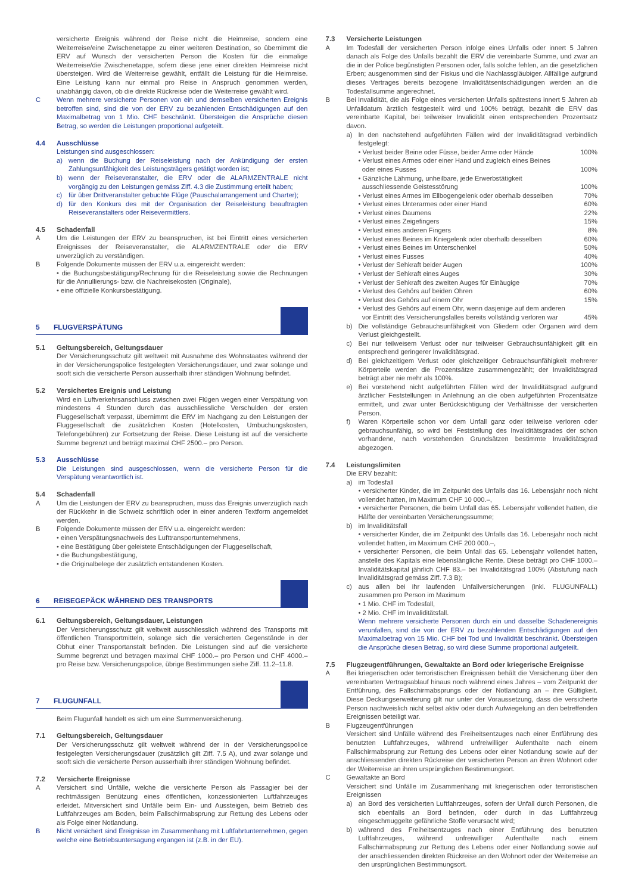versicherte Ereignis während der Reise nicht die Heimreise, sondern eine Weiterreise/eine Zwischenetappe zu einer weiteren Destination, so übernimmt die ERV auf Wunsch der versicherten Person die Kosten für die einmalige Weiterreise/die Zwischenetappe, sofern diese jene einer direkten Heimreise nicht übersteigen. Wird die Weiterreise gewählt, entfällt die Leistung für die Heimreise. Eine Leistung kann nur einmal pro Reise in Anspruch genommen werden, unabhängig davon, ob die direkte Rückreise oder die Weiterreise gewählt wird.
C Wenn mehrere versicherte Personen von ein und demselben versicherten Ereignis betroffen sind, sind die von der ERV zu bezahlenden Entschädigungen auf den Maximalbetrag von 1 Mio. CHF beschränkt. Übersteigen die Ansprüche diesen Betrag, so werden die Leistungen proportional aufgeteilt.
4.4 Ausschlüsse
Leistungen sind ausgeschlossen:
a) wenn die Buchung der Reiseleistung nach der Ankündigung der ersten Zahlungsunfähigkeit des Leistungsträgers getätigt worden ist;
b) wenn der Reiseveranstalter, die ERV oder die ALARMZENTRALE nicht vorgängig zu den Leistungen gemäss Ziff. 4.3 die Zustimmung erteilt haben;
c) für über Drittveranstalter gebuchte Flüge (Pauschalarrangement und Charter);
d) für den Konkurs des mit der Organisation der Reiseleistung beauftragten Reiseveranstalters oder Reisevermittlers.
4.5 Schadenfall
A Um die Leistungen der ERV zu beanspruchen, ist bei Eintritt eines versicherten Ereignisses der Reiseveranstalter, die ALARMZENTRALE oder die ERV unverzüglich zu verständigen.
B Folgende Dokumente müssen der ERV u.a. eingereicht werden:
• die Buchungsbestätigung/Rechnung für die Reiseleistung sowie die Rechnungen für die Annullierungs- bzw. die Nachreisekosten (Originale),
• eine offizielle Konkursbestätigung.
5 FLUGVERSPÄTUNG
5.1 Geltungsbereich, Geltungsdauer
Der Versicherungsschutz gilt weltweit mit Ausnahme des Wohnstaates während der in der Versicherungspolice festgelegten Versicherungsdauer, und zwar solange und sooft sich die versicherte Person ausserhalb ihrer ständigen Wohnung befindet.
5.2 Versichertes Ereignis und Leistung
Wird ein Luftverkehrsanschluss zwischen zwei Flügen wegen einer Verspätung von mindestens 4 Stunden durch das ausschliessliche Verschulden der ersten Fluggesellschaft verpasst, übernimmt die ERV im Nachgang zu den Leistungen der Fluggesellschaft die zusätzlichen Kosten (Hotelkosten, Umbuchungskosten, Telefongebühren) zur Fortsetzung der Reise. Diese Leistung ist auf die versicherte Summe begrenzt und beträgt maximal CHF 2500.– pro Person.
5.3 Ausschlüsse
Die Leistungen sind ausgeschlossen, wenn die versicherte Person für die Verspätung verantwortlich ist.
5.4 Schadenfall
A Um die Leistungen der ERV zu beanspruchen, muss das Ereignis unverzüglich nach der Rückkehr in die Schweiz schriftlich oder in einer anderen Textform angemeldet werden.
B Folgende Dokumente müssen der ERV u.a. eingereicht werden:
• einen Verspätungsnachweis des Lufttransportunternehmens,
• eine Bestätigung über geleistete Entschädigungen der Fluggesellschaft,
• die Buchungsbestätigung,
• die Originalbelege der zusätzlich entstandenen Kosten.
6 REISEGEPÄCK WÄHREND DES TRANSPORTS
6.1 Geltungsbereich, Geltungsdauer, Leistungen
Der Versicherungsschutz gilt weltweit ausschliesslich während des Transports mit öffentlichen Transportmitteln, solange sich die versicherten Gegenstände in der Obhut einer Transportanstalt befinden. Die Leistungen sind auf die versicherte Summe begrenzt und betragen maximal CHF 1000.– pro Person und CHF 4000.– pro Reise bzw. Versicherungspolice, übrige Bestimmungen siehe Ziff. 11.2–11.8.
7 FLUGUNFALL
Beim Flugunfall handelt es sich um eine Summenversicherung.
7.1 Geltungsbereich, Geltungsdauer
Der Versicherungsschutz gilt weltweit während der in der Versicherungspolice festgelegten Versicherungsdauer (zusätzlich gilt Ziff. 7.5 A), und zwar solange und sooft sich die versicherte Person ausserhalb ihrer ständigen Wohnung befindet.
7.2 Versicherte Ereignisse
A Versichert sind Unfälle, welche die versicherte Person als Passagier bei der rechtmässigen Benützung eines öffentlichen, konzessionierten Luftfahrzeuges erleidet. Mitversichert sind Unfälle beim Ein- und Aussteigen, beim Betrieb des Luftfahrzeuges am Boden, beim Fallschirmabsprung zur Rettung des Lebens oder als Folge einer Notlandung.
B Nicht versichert sind Ereignisse im Zusammenhang mit Luftfahrtunternehmen, gegen welche eine Betriebsuntersagung ergangen ist (z.B. in der EU).
7.3 Versicherte Leistungen
A Im Todesfall der versicherten Person infolge eines Unfalls oder innert 5 Jahren danach als Folge des Unfalls bezahlt die ERV die vereinbarte Summe, und zwar an die in der Police begünstigten Personen oder, falls solche fehlen, an die gesetzlichen Erben; ausgenommen sind der Fiskus und die Nachlassgläubiger. Allfällige aufgrund dieses Vertrages bereits bezogene Invaliditätsentschädigungen werden an die Todesfallsumme angerechnet.
B Bei Invalidität, die als Folge eines versicherten Unfalls spätestens innert 5 Jahren ab Unfalldatum ärztlich festgestellt wird und 100% beträgt, bezahlt die ERV das vereinbarte Kapital, bei teilweiser Invalidität einen entsprechenden Prozentsatz davon.
a) In den nachstehend aufgeführten Fällen wird der Invaliditätsgrad verbindlich festgelegt:
• Verlust beider Beine oder Füsse, beider Arme oder Hände 100%
• Verlust eines Armes oder einer Hand und zugleich eines Beines
oder eines Fusses
100%
• Gänzliche Lähmung, unheilbare, jede Erwerbstätigkeit
ausschliessende Geistesstörung
100%
• Verlust eines Armes im Ellbogengelenk oder oberhalb desselben 70%
• Verlust eines Unterarmes oder einer Hand 60%
• Verlust eines Daumens 22%
• Verlust eines Zeigefingers 15%
• Verlust eines anderen Fingers 8%
• Verlust eines Beines im Kniegelenk oder oberhalb desselben 60%
• Verlust eines Beines im Unterschenkel 50%
• Verlust eines Fusses 40%
• Verlust der Sehkraft beider Augen 100%
• Verlust der Sehkraft eines Auges 30%
• Verlust der Sehkraft des zweiten Auges für Einäugige 70%
• Verlust des Gehörs auf beiden Ohren 60%
• Verlust des Gehörs auf einem Ohr 15%
• Verlust des Gehörs auf einem Ohr, wenn dasjenige auf dem anderen
vor Eintritt des Versicherungsfalles bereits vollständig verloren war
45%
b) Die vollständige Gebrauchsunfähigkeit von Gliedern oder Organen wird dem Verlust gleichgestellt.
c) Bei nur teilweisem Verlust oder nur teilweiser Gebrauchsunfähigkeit gilt ein entsprechend geringerer Invaliditätsgrad.
d) Bei gleichzeitigem Verlust oder gleichzeitiger Gebrauchsunfähigkeit mehrerer Körperteile werden die Prozentsätze zusammengezählt; der Invaliditätsgrad beträgt aber nie mehr als 100%.
e) Bei vorstehend nicht aufgeführten Fällen wird der Invaliditätsgrad aufgrund ärztlicher Feststellungen in Anlehnung an die oben aufgeführten Prozentsätze ermittelt, und zwar unter Berücksichtigung der Verhältnisse der versicherten Person.
f) Waren Körperteile schon vor dem Unfall ganz oder teilweise verloren oder gebrauchsunfähig, so wird bei Feststellung des Invaliditätsgrades der schon vorhandene, nach vorstehenden Grundsätzen bestimmte Invaliditätsgrad abgezogen.
7.4 Leistungslimiten
Die ERV bezahlt:
a) im Todesfall
• versicherter Kinder, die im Zeitpunkt des Unfalls das 16. Lebensjahr noch nicht vollendet hatten, im Maximum CHF 10 000.–,
• versicherter Personen, die beim Unfall das 65. Lebensjahr vollendet hatten, die Hälfte der vereinbarten Versicherungssumme;
b) im Invaliditätsfall
• versicherter Kinder, die im Zeitpunkt des Unfalls das 16. Lebensjahr noch nicht vollendet hatten, im Maximum CHF 200 000.–,
• versicherter Personen, die beim Unfall das 65. Lebensjahr vollendet hatten, anstelle des Kapitals eine lebenslängliche Rente. Diese beträgt pro CHF 1000.– Invaliditätskapital jährlich CHF 83.– bei Invaliditätsgrad 100% (Abstufung nach Invaliditätsgrad gemäss Ziff. 7.3 B);
c) aus allen bei ihr laufenden Unfallversicherungen (inkl. FLUGUNFALL) zusammen pro Person im Maximum
• 1 Mio. CHF im Todesfall,
• 2 Mio. CHF im Invaliditätsfall.
Wenn mehrere versicherte Personen durch ein und dasselbe Schadenereignis verunfallen, sind die von der ERV zu bezahlenden Entschädigungen auf den Maximalbetrag von 15 Mio. CHF bei Tod und Invalidität beschränkt. Übersteigen die Ansprüche diesen Betrag, so wird diese Summe proportional aufgeteilt.
7.5 Flugzeugentführungen, Gewaltakte an Bord oder kriegerische Ereignisse
A Bei kriegerischen oder terroristischen Ereignissen behält die Versicherung über den vereinbarten Vertragsablauf hinaus noch während eines Jahres – vom Zeitpunkt der Entführung, des Fallschirmabsprungs oder der Notlandung an – ihre Gültigkeit. Diese Deckungserweiterung gilt nur unter der Voraussetzung, dass die versicherte Person nachweislich nicht selbst aktiv oder durch Aufwiegelung an den betreffenden Ereignissen beteiligt war.
B Flugzeugentführungen
Versichert sind Unfälle während des Freiheitsentzuges nach einer Entführung des benutzten Luftfahrzeuges, während unfreiwilliger Aufenthalte nach einem Fallschirmabsprung zur Rettung des Lebens oder einer Notlandung sowie auf der anschliessenden direkten Rückreise der versicherten Person an ihren Wohnort oder der Weiterreise an ihren ursprünglichen Bestimmungsort.
C Gewaltakte an Bord
Versichert sind Unfälle im Zusammenhang mit kriegerischen oder terroristischen Ereignissen
a) an Bord des versicherten Luftfahrzeuges, sofern der Unfall durch Personen, die sich ebenfalls an Bord befinden, oder durch in das Luftfahrzeug eingeschmuggelte gefährliche Stoffe verursacht wird;
b) während des Freiheitsentzuges nach einer Entführung des benutzten Luftfahrzeuges, während unfreiwilliger Aufenthalte nach einem Fallschirmabsprung zur Rettung des Lebens oder einer Notlandung sowie auf der anschliessenden direkten Rückreise an den Wohnort oder der Weiterreise an den ursprünglichen Bestimmungsort.